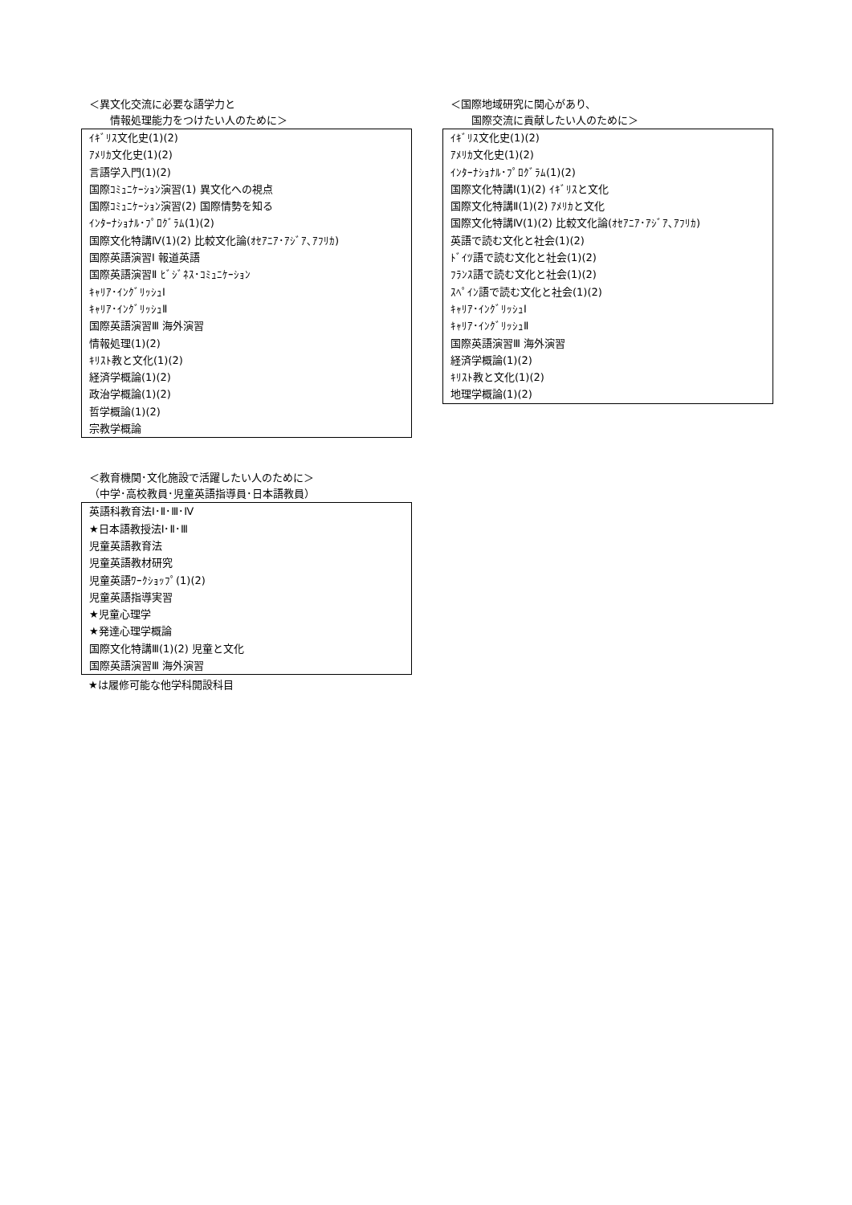＜異文化交流に必要な語学力と
　　情報処理能力をつけたい人のために＞
| ｲｷﾞﾘｽ文化史(1)(2) |
| ｱﾒﾘｶ文化史(1)(2) |
| 言語学入門(1)(2) |
| 国際ｺﾐｭﾆｹｰｼｮﾝ演習(1) 異文化への視点 |
| 国際ｺﾐｭﾆｹｰｼｮﾝ演習(2) 国際情勢を知る |
| ｲﾝﾀｰﾅｼｮﾅﾙ･ﾌﾟﾛｸﾞﾗﾑ(1)(2) |
| 国際文化特講Ⅳ(1)(2) 比較文化論(ｵｾｱﾆｱ･ｱｼﾞｱ､ｱﾌﾘｶ) |
| 国際英語演習Ⅰ 報道英語 |
| 国際英語演習Ⅱ ﾋﾞｼﾞﾈｽ･ｺﾐｭﾆｹｰｼｮﾝ |
| ｷｬﾘｱ･ｲﾝｸﾞﾘｯｼｭⅠ |
| ｷｬﾘｱ･ｲﾝｸﾞﾘｯｼｭⅡ |
| 国際英語演習Ⅲ 海外演習 |
| 情報処理(1)(2) |
| ｷﾘｽﾄ教と文化(1)(2) |
| 経済学概論(1)(2) |
| 政治学概論(1)(2) |
| 哲学概論(1)(2) |
| 宗教学概論 |
＜国際地域研究に関心があり、
　　国際交流に貢献したい人のために＞
| ｲｷﾞﾘｽ文化史(1)(2) |
| ｱﾒﾘｶ文化史(1)(2) |
| ｲﾝﾀｰﾅｼｮﾅﾙ･ﾌﾟﾛｸﾞﾗﾑ(1)(2) |
| 国際文化特講Ⅰ(1)(2) ｲｷﾞﾘｽと文化 |
| 国際文化特講Ⅱ(1)(2) ｱﾒﾘｶと文化 |
| 国際文化特講Ⅳ(1)(2) 比較文化論(ｵｾｱﾆｱ･ｱｼﾞｱ､ｱﾌﾘｶ) |
| 英語で読む文化と社会(1)(2) |
| ﾄﾞｲﾂ語で読む文化と社会(1)(2) |
| ﾌﾗﾝｽ語で読む文化と社会(1)(2) |
| ｽﾍﾟｲﾝ語で読む文化と社会(1)(2) |
| ｷｬﾘｱ･ｲﾝｸﾞﾘｯｼｭⅠ |
| ｷｬﾘｱ･ｲﾝｸﾞﾘｯｼｭⅡ |
| 国際英語演習Ⅲ 海外演習 |
| 経済学概論(1)(2) |
| ｷﾘｽﾄ教と文化(1)(2) |
| 地理学概論(1)(2) |
＜教育機関･文化施設で活躍したい人のために＞
（中学･高校教員･児童英語指導員･日本語教員）
| 英語科教育法Ⅰ･Ⅱ･Ⅲ･Ⅳ |
| ★日本語教授法Ⅰ･Ⅱ･Ⅲ |
| 児童英語教育法 |
| 児童英語教材研究 |
| 児童英語ﾜｰｸｼｮｯﾌﾟ(1)(2) |
| 児童英語指導実習 |
| ★児童心理学 |
| ★発達心理学概論 |
| 国際文化特講Ⅲ(1)(2) 児童と文化 |
| 国際英語演習Ⅲ 海外演習 |
★は履修可能な他学科開設科目